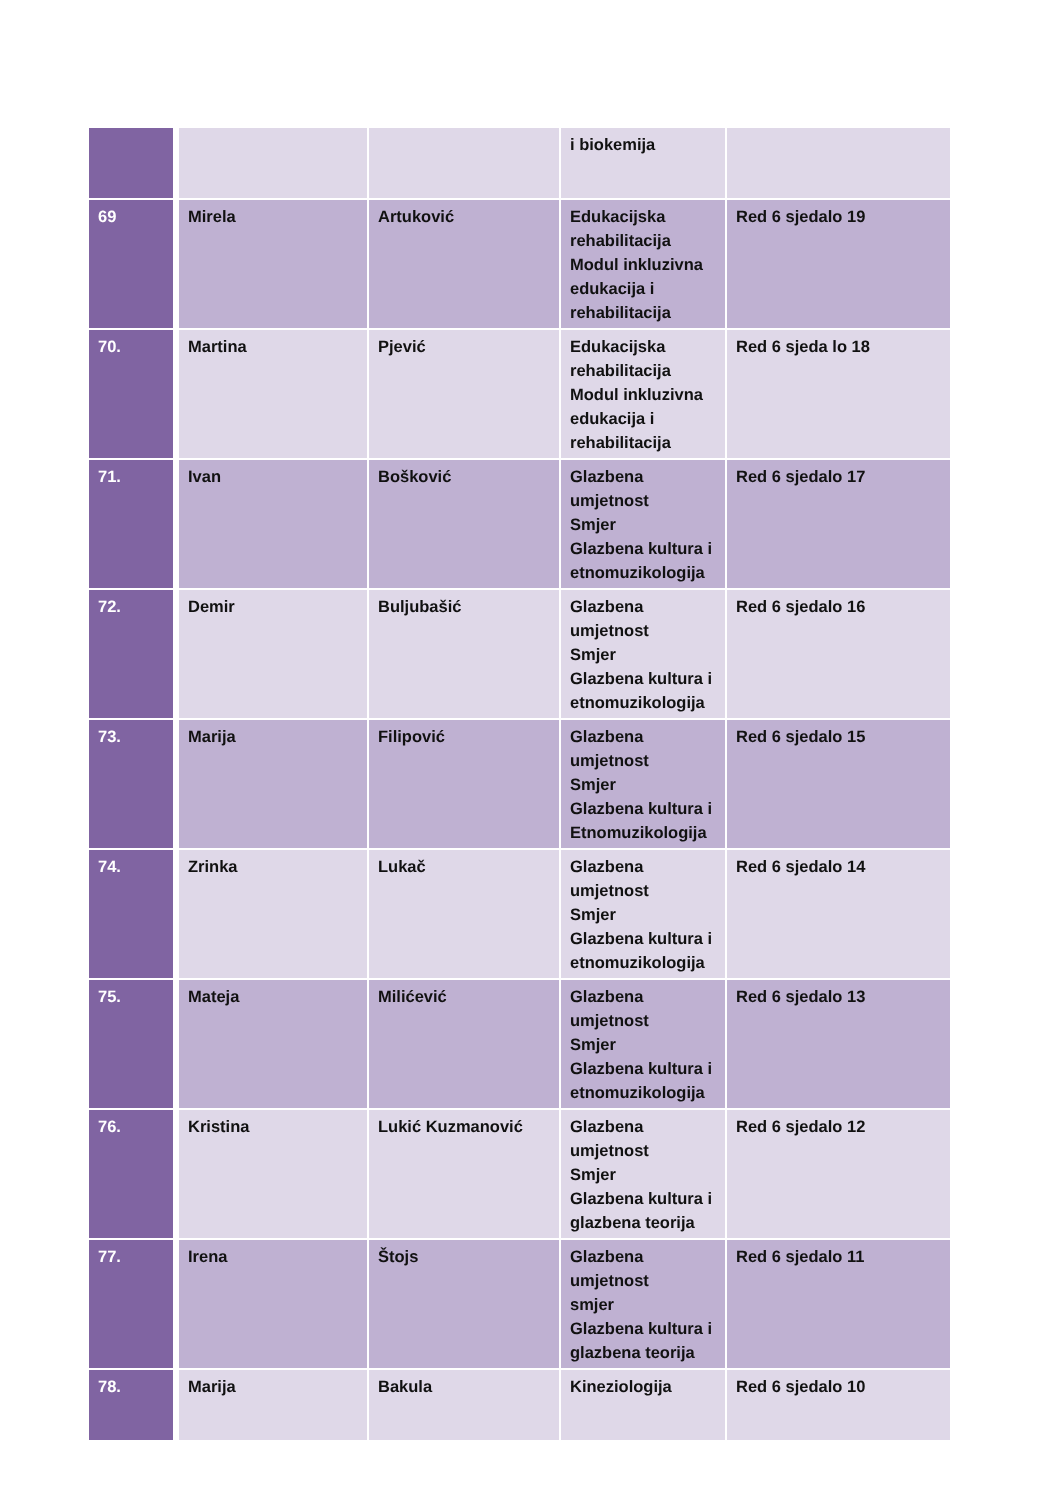| | | | i biokemija | |
| 69 | Mirela | Artuković | Edukacijska rehabilitacija Modul inkluzivna edukacija i rehabilitacija | Red 6 sjedalo 19 |
| 70. | Martina | Pjević | Edukacijska rehabilitacija Modul inkluzivna edukacija i rehabilitacija | Red 6 sjeda lo 18 |
| 71. | Ivan | Bošković | Glazbena umjetnost Smjer Glazbena kultura i etnomuzikologija | Red 6 sjedalo 17 |
| 72. | Demir | Buljubašić | Glazbena umjetnost Smjer Glazbena kultura i etnomuzikologija | Red 6 sjedalo 16 |
| 73. | Marija | Filipović | Glazbena umjetnost Smjer Glazbena kultura i Etnomuzikologija | Red 6 sjedalo 15 |
| 74. | Zrinka | Lukač | Glazbena umjetnost Smjer Glazbena kultura i etnomuzikologija | Red 6 sjedalo 14 |
| 75. | Mateja | Milićević | Glazbena umjetnost Smjer Glazbena kultura i etnomuzikologija | Red 6 sjedalo 13 |
| 76. | Kristina | Lukić Kuzmanović | Glazbena umjetnost Smjer Glazbena kultura i glazbena teorija | Red 6 sjedalo 12 |
| 77. | Irena | Štojs | Glazbena umjetnost smjer Glazbena kultura i glazbena teorija | Red 6 sjedalo 11 |
| 78. | Marija | Bakula | Kineziologija | Red 6 sjedalo 10 |